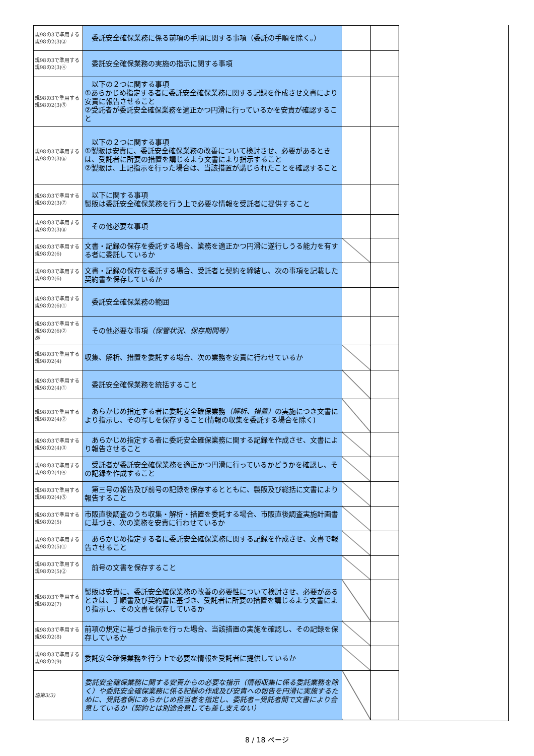| 規98の3で準用する規98の2(3)③ | 委託安全確保業務に係る前項の手順に関する事項（委託の手順を除く。） | | |
| 規98の3で準用する規98の2(3)④ | 委託安全確保業務の実施の指示に関する事項 | | |
| 規98の3で準用する規98の2(3)⑤ | 以下の２つに関する事項 ①あらかじめ指定する者に委託安全確保業務に関する記録を作成させ文書により安責に報告させること ②受託者が委託安全確保業務を適正かつ円滑に行っているかを安責が確認すること | | |
| 規98の3で準用する規98の2(3)⑥ | 以下の２つに関する事項 ①製販は安責に、委託安全確保業務の改善について検討させ、必要があるときは、受託者に所要の措置を講じるよう文書により指示すること ②製販は、上記指示を行った場合は、当該措置が講じられたことを確認すること | | |
| 規98の3で準用する規98の2(3)⑦ | 以下に関する事項 製販は委託安全確保業務を行う上で必要な情報を受託者に提供すること | | |
| 規98の3で準用する規98の2(3)⑧ | その他必要な事項 | | |
| 規98の3で準用する規98の2(6) | 文書・記録の保存を委託する場合、業務を適正かつ円滑に遂行しうる能力を有する者に委託しているか | | |
| 規98の3で準用する規98の2(6) | 文書・記録の保存を委託する場合、受託者と契約を締結し、次の事項を記載した契約書を保存しているか | | |
| 規98の3で準用する規98の2(6)① | 委託安全確保業務の範囲 | | |
| 規98の3で準用する規98の2(6)② 都 | その他必要な事項 （保管状況、保存期間等） | | |
| 規98の3で準用する規98の2(4) | 収集、解析、措置を委託する場合、次の業務を安責に行わせているか | | |
| 規98の3で準用する規98の2(4)① | 委託安全確保業務を統括すること | | |
| 規98の3で準用する規98の2(4)② | あらかじめ指定する者に委託安全確保業務 （解析、措置） の実施につき文書により指示し、その写しを保存すること(情報の収集を委託する場合を除く) | | |
| 規98の3で準用する規98の2(4)③ | あらかじめ指定する者に委託安全確保業務に関する記録を作成させ、文書により報告させること | | |
| 規98の3で準用する規98の2(4)④ | 受託者が委託安全確保業務を適正かつ円滑に行っているかどうかを確認し、その記録を作成すること | | |
| 規98の3で準用する規98の2(4)⑤ | 第三号の報告及び前号の記録を保存するとともに、製販及び総括に文書により報告すること | | |
| 規98の3で準用する規98の2(5) | 市販直後調査のうち収集・解析・措置を委託する場合、市販直後調査実施計画書に基づき、次の業務を安責に行わせているか | | |
| 規98の3で準用する規98の2(5)① | あらかじめ指定する者に委託安全確保業務に関する記録を作成させ、文書で報告させること | | |
| 規98の3で準用する規98の2(5)② | 前号の文書を保存すること | | |
| 規98の3で準用する規98の2(7) | 製販は安責に、委託安全確保業務の改善の必要性について検討させ、必要があるときは、手順書及び契約書に基づき、受託者に所要の措置を講じるよう文書により指示し、その文書を保存しているか | | |
| 規98の3で準用する規98の2(8) | 前項の規定に基づき指示を行った場合、当該措置の実施を確認し、その記録を保存しているか | | |
| 規98の3で準用する規98の2(9) | 委託安全確保業務を行う上で必要な情報を受託者に提供しているか | | |
| 施第3(3) | 委託安全確保業務に関する安責からの必要な指示（情報収集に係る委託業務を除く）や委託安全確保業務に係る記録の作成及び安責への報告を円滑に実施するために、受託者側にあらかじめ担当者を指定し、委託者−受託者間で文書により合意しているか（契約とは別途合意しても差し支えない） | | |
8 / 18 ページ